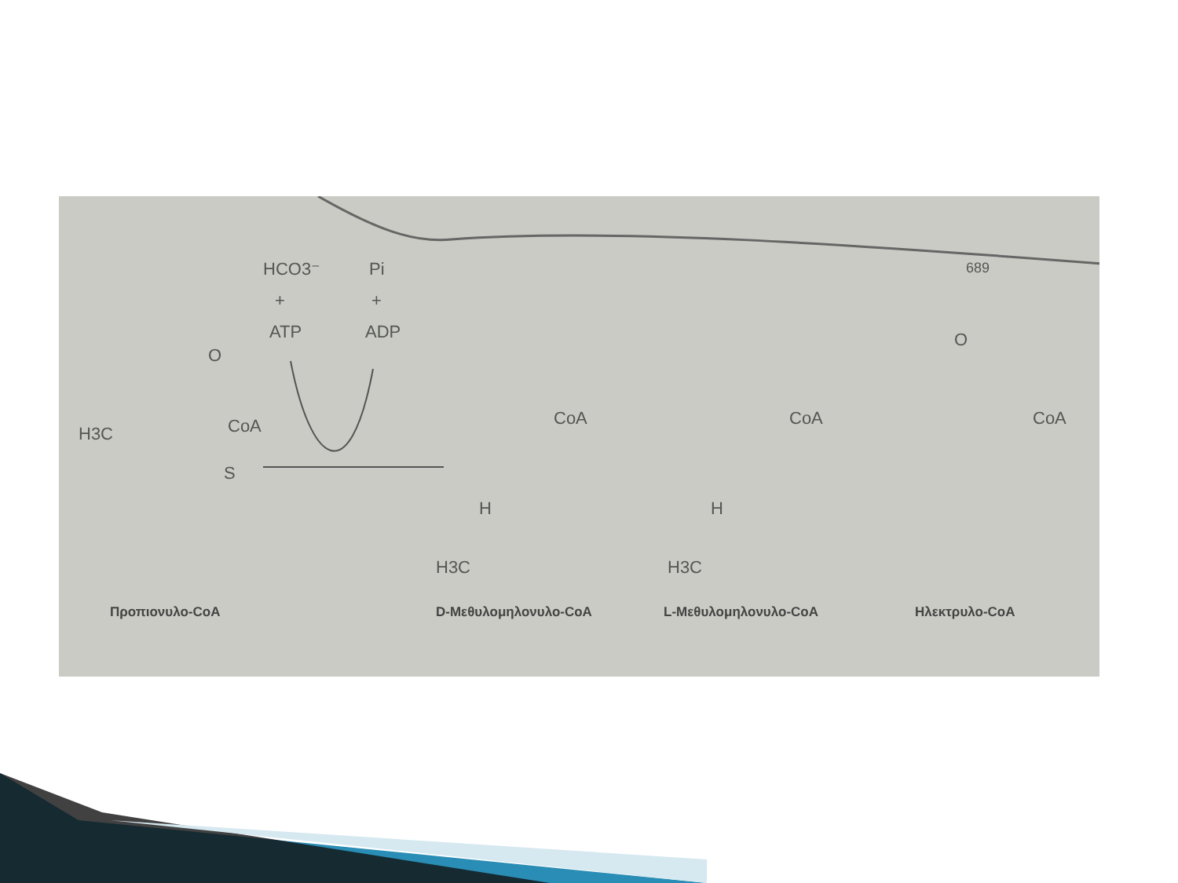689
HCO3⁻
+
ATP
Pi
+
ADP
H3C
O
S
CoA
CoA
H3C
H
CoA
H3C
H
CoA
O
Προπιονυλο-CoA D-Μεθυλομηλονυλο-CoA L-Μεθυλομηλονυλο-CoA Ηλεκτρυλο-CoA